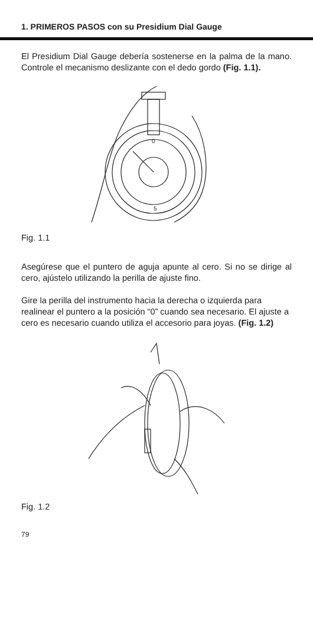1. PRIMEROS PASOS con su Presidium Dial Gauge
El Presidium Dial Gauge debería sostenerse en la palma de la mano. Controle el mecanismo deslizante con el dedo gordo (Fig. 1.1).
0
5
Fig. 1.1
Asegúrese que el puntero de aguja apunte al cero. Si no se dirige al cero, ajústelo utilizando la perilla de ajuste fino.
Gire la perilla del instrumento hacia la derecha o izquierda para realinear el puntero a la posición “0” cuando sea necesario. El ajuste a cero es necesario cuando utiliza el accesorio para joyas. (Fig. 1.2)
Fig. 1.2
79